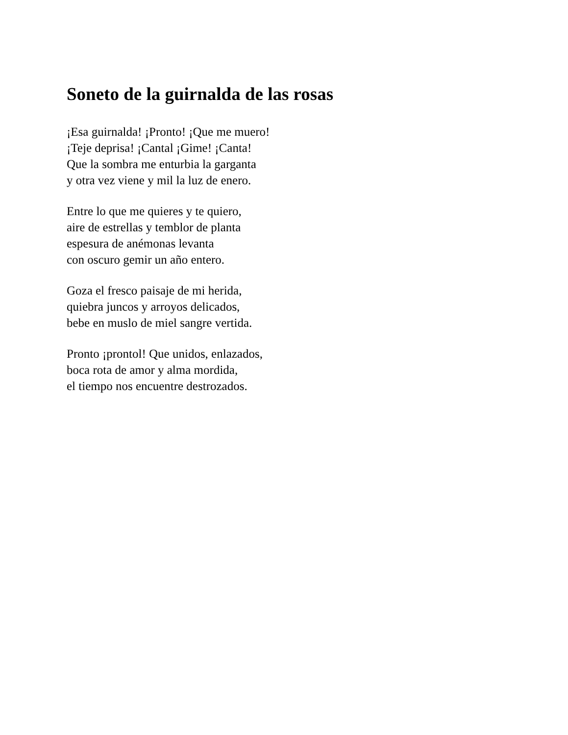Soneto de la guirnalda de las rosas
¡Esa guirnalda! ¡Pronto! ¡Que me muero!
¡Teje deprisa! ¡Cantal ¡Gime! ¡Canta!
Que la sombra me enturbia la garganta
y otra vez viene y mil la luz de enero.
Entre lo que me quieres y te quiero,
aire de estrellas y temblor de planta
espesura de anémonas levanta
con oscuro gemir un año entero.
Goza el fresco paisaje de mi herida,
quiebra juncos y arroyos delicados,
bebe en muslo de miel sangre vertida.
Pronto ¡prontol! Que unidos, enlazados,
boca rota de amor y alma mordida,
el tiempo nos encuentre destrozados.